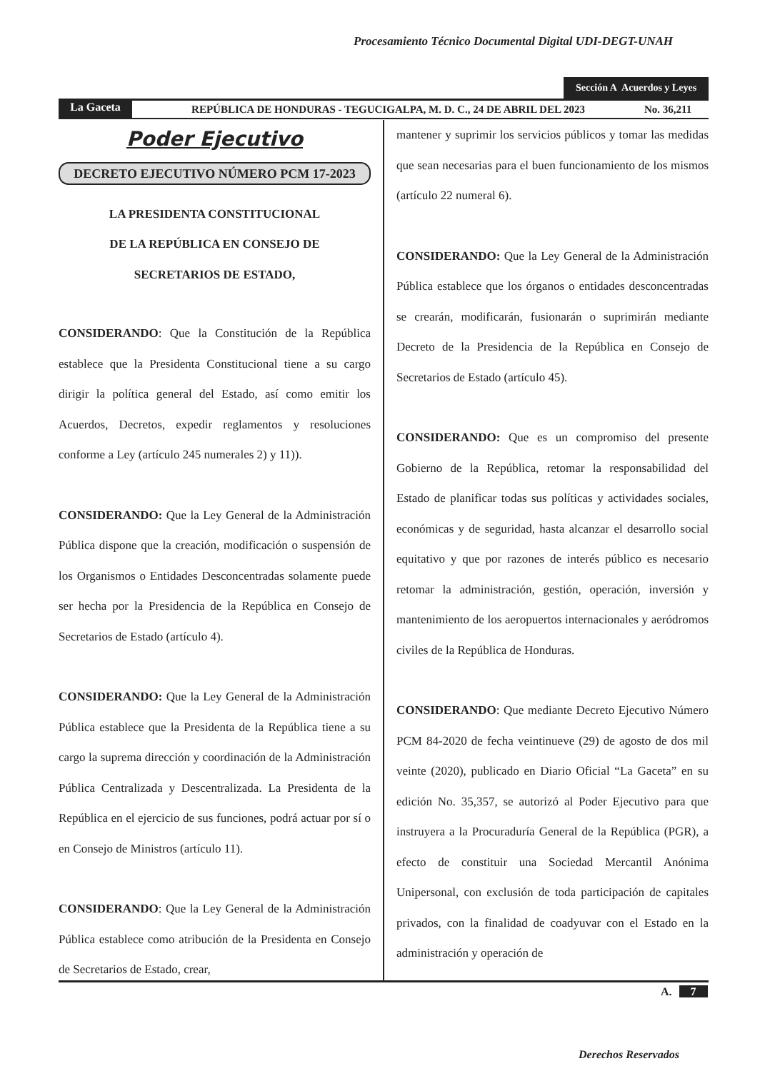Procesamiento Técnico Documental Digital UDI-DEGT-UNAH
Sección A Acuerdos y Leyes
La Gaceta
REPÚBLICA DE HONDURAS - TEGUCIGALPA, M. D. C., 24 DE ABRIL DEL 2023
No. 36,211
Poder Ejecutivo
DECRETO EJECUTIVO NÚMERO PCM 17-2023
LA PRESIDENTA CONSTITUCIONAL
DE LA REPÚBLICA EN CONSEJO DE
SECRETARIOS DE ESTADO,
CONSIDERANDO: Que la Constitución de la República establece que la Presidenta Constitucional tiene a su cargo dirigir la política general del Estado, así como emitir los Acuerdos, Decretos, expedir reglamentos y resoluciones conforme a Ley (artículo 245 numerales 2) y 11)).
CONSIDERANDO: Que la Ley General de la Administración Pública dispone que la creación, modificación o suspensión de los Organismos o Entidades Desconcentradas solamente puede ser hecha por la Presidencia de la República en Consejo de Secretarios de Estado (artículo 4).
CONSIDERANDO: Que la Ley General de la Administración Pública establece que la Presidenta de la República tiene a su cargo la suprema dirección y coordinación de la Administración Pública Centralizada y Descentralizada. La Presidenta de la República en el ejercicio de sus funciones, podrá actuar por sí o en Consejo de Ministros (artículo 11).
CONSIDERANDO: Que la Ley General de la Administración Pública establece como atribución de la Presidenta en Consejo de Secretarios de Estado, crear,
mantener y suprimir los servicios públicos y tomar las medidas que sean necesarias para el buen funcionamiento de los mismos (artículo 22 numeral 6).
CONSIDERANDO: Que la Ley General de la Administración Pública establece que los órganos o entidades desconcentradas se crearán, modificarán, fusionarán o suprimirán mediante Decreto de la Presidencia de la República en Consejo de Secretarios de Estado (artículo 45).
CONSIDERANDO: Que es un compromiso del presente Gobierno de la República, retomar la responsabilidad del Estado de planificar todas sus políticas y actividades sociales, económicas y de seguridad, hasta alcanzar el desarrollo social equitativo y que por razones de interés público es necesario retomar la administración, gestión, operación, inversión y mantenimiento de los aeropuertos internacionales y aeródromos civiles de la República de Honduras.
CONSIDERANDO: Que mediante Decreto Ejecutivo Número PCM 84-2020 de fecha veintinueve (29) de agosto de dos mil veinte (2020), publicado en Diario Oficial “La Gaceta” en su edición No. 35,357, se autorizó al Poder Ejecutivo para que instruyera a la Procuraduría General de la República (PGR), a efecto de constituir una Sociedad Mercantil Anónima Unipersonal, con exclusión de toda participación de capitales privados, con la finalidad de coadyuvar con el Estado en la administración y operación de
A. 7
Derechos Reservados